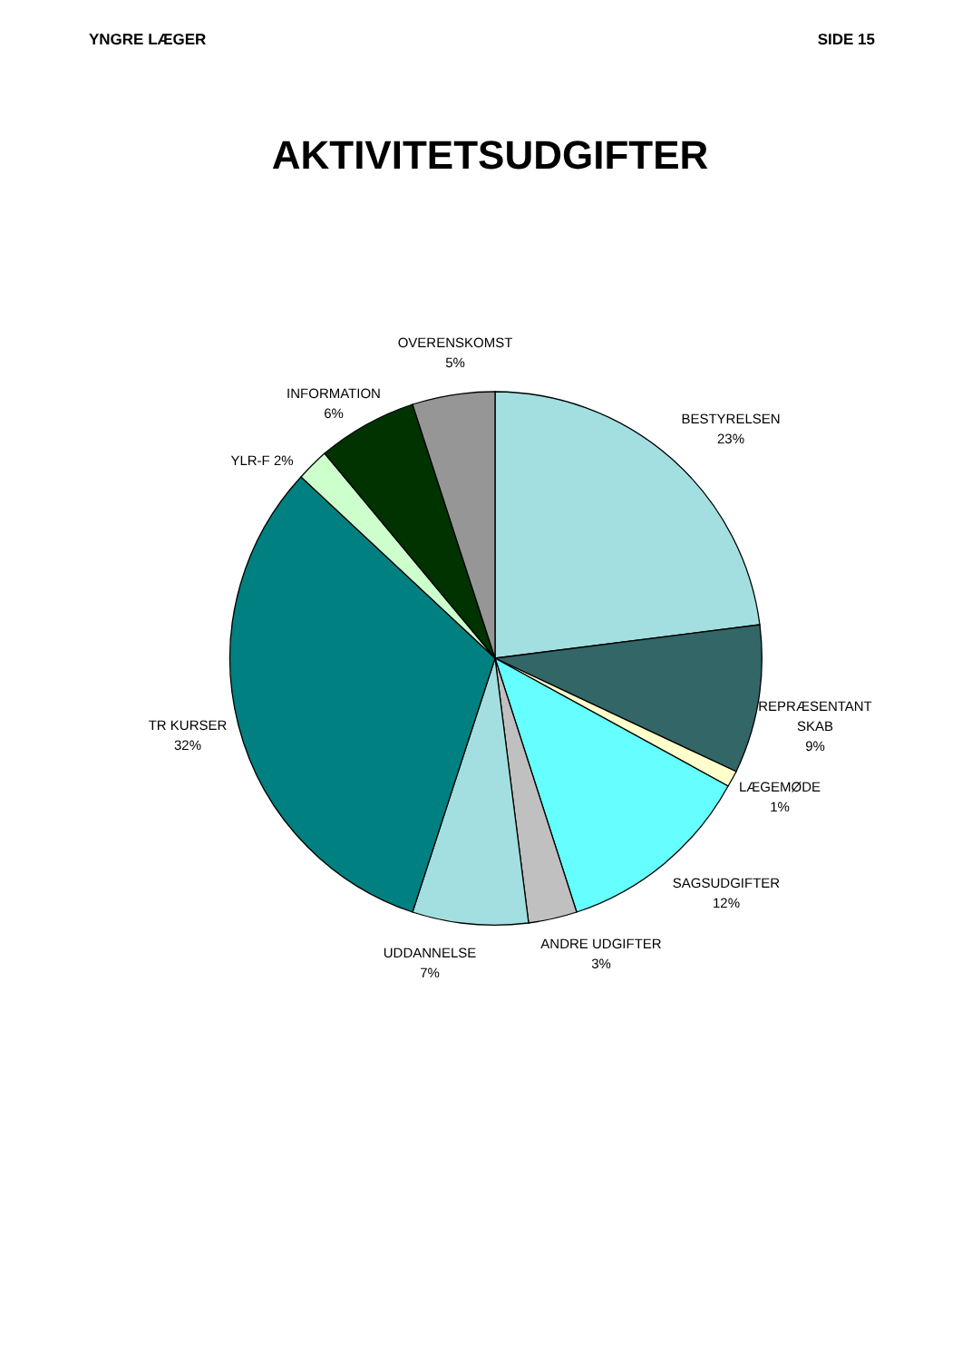YNGRE LÆGER SIDE 15
AKTIVITETSUDGIFTER
OVERENSKOMST
5%
INFORMATION
6%
BESTYRELSEN
23%
YLR-F 2%
TR KURSER
32%
REPRÆSENTANT
SKAB
9%
LÆGEMØDE
1%
SAGSUDGIFTER
12%
ANDRE UDGIFTER
3%
UDDANNELSE
7%